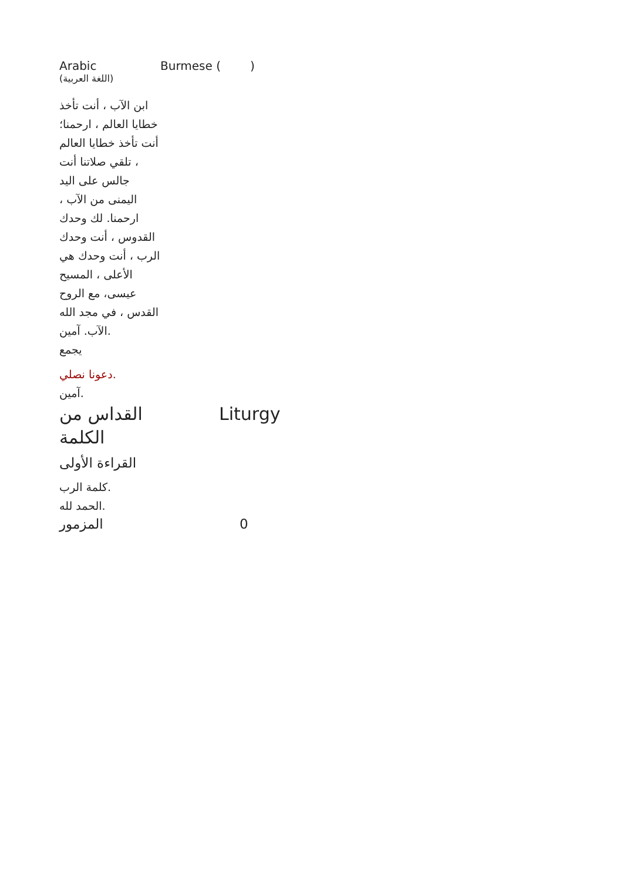| Arabic (اللغة العربية) | Burmese ( ) |
| ابن الآب ، أنت تأخذ خطايا العالم ، ارحمنا؛ أنت تأخذ خطايا العالم ، تلقي صلاتنا أنت جالس على اليد اليمنى من الآب ، ارحمنا. لك وحدك القدوس ، أنت وحدك الرب ، أنت وحدك هي الأعلى ، المسيح عيسى، مع الروح القدس ، في مجد الله الآب. آمين. يجمع دعونا نصلي. آمين. | |
| القداس من الكلمة | Liturgy |
| القراءة الأولى كلمة الرب. الحمد لله. المزمور | 0 |